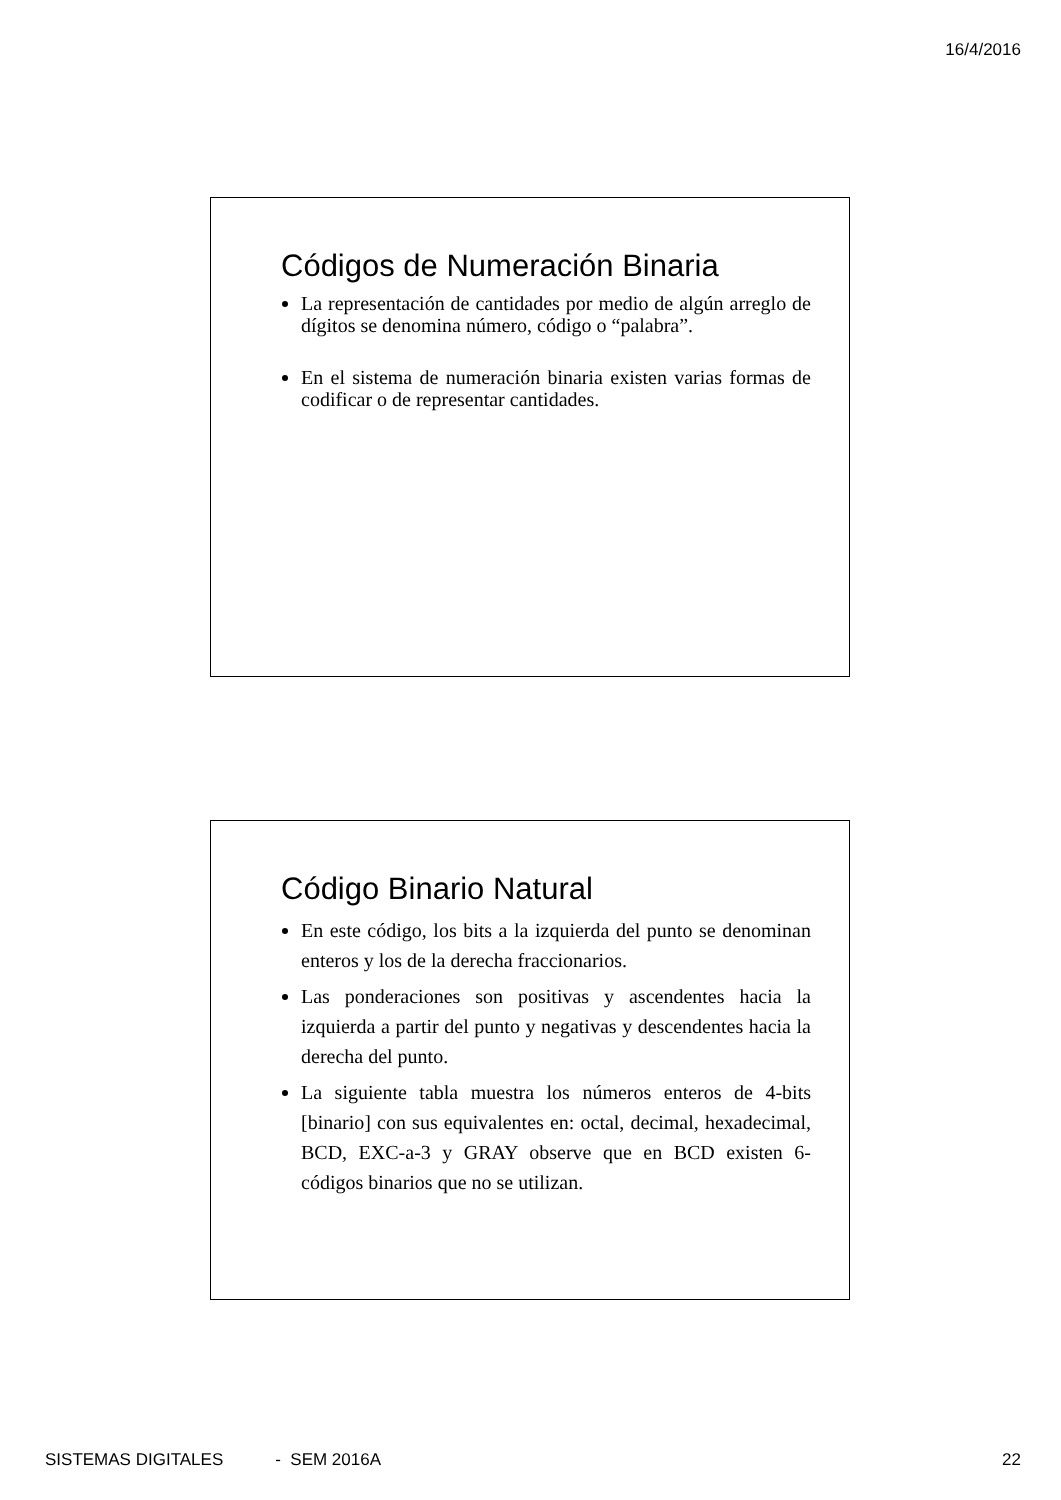16/4/2016
Códigos de Numeración Binaria
La representación de cantidades por medio de algún arreglo de dígitos se denomina número, código o “palabra”.
En el sistema de numeración binaria existen varias formas de codificar o de representar cantidades.
Código Binario Natural
En este código, los bits a la izquierda del punto se denominan enteros y los de la derecha fraccionarios.
Las ponderaciones son positivas y ascendentes hacia la izquierda a partir del punto y negativas y descendentes hacia la derecha del punto.
La siguiente tabla muestra los números enteros de 4-bits [binario] con sus equivalentes en: octal, decimal, hexadecimal, BCD, EXC-a-3 y GRAY observe que en BCD existen 6-códigos binarios que no se utilizan.
SISTEMAS DIGITALES - SEM 2016A 22